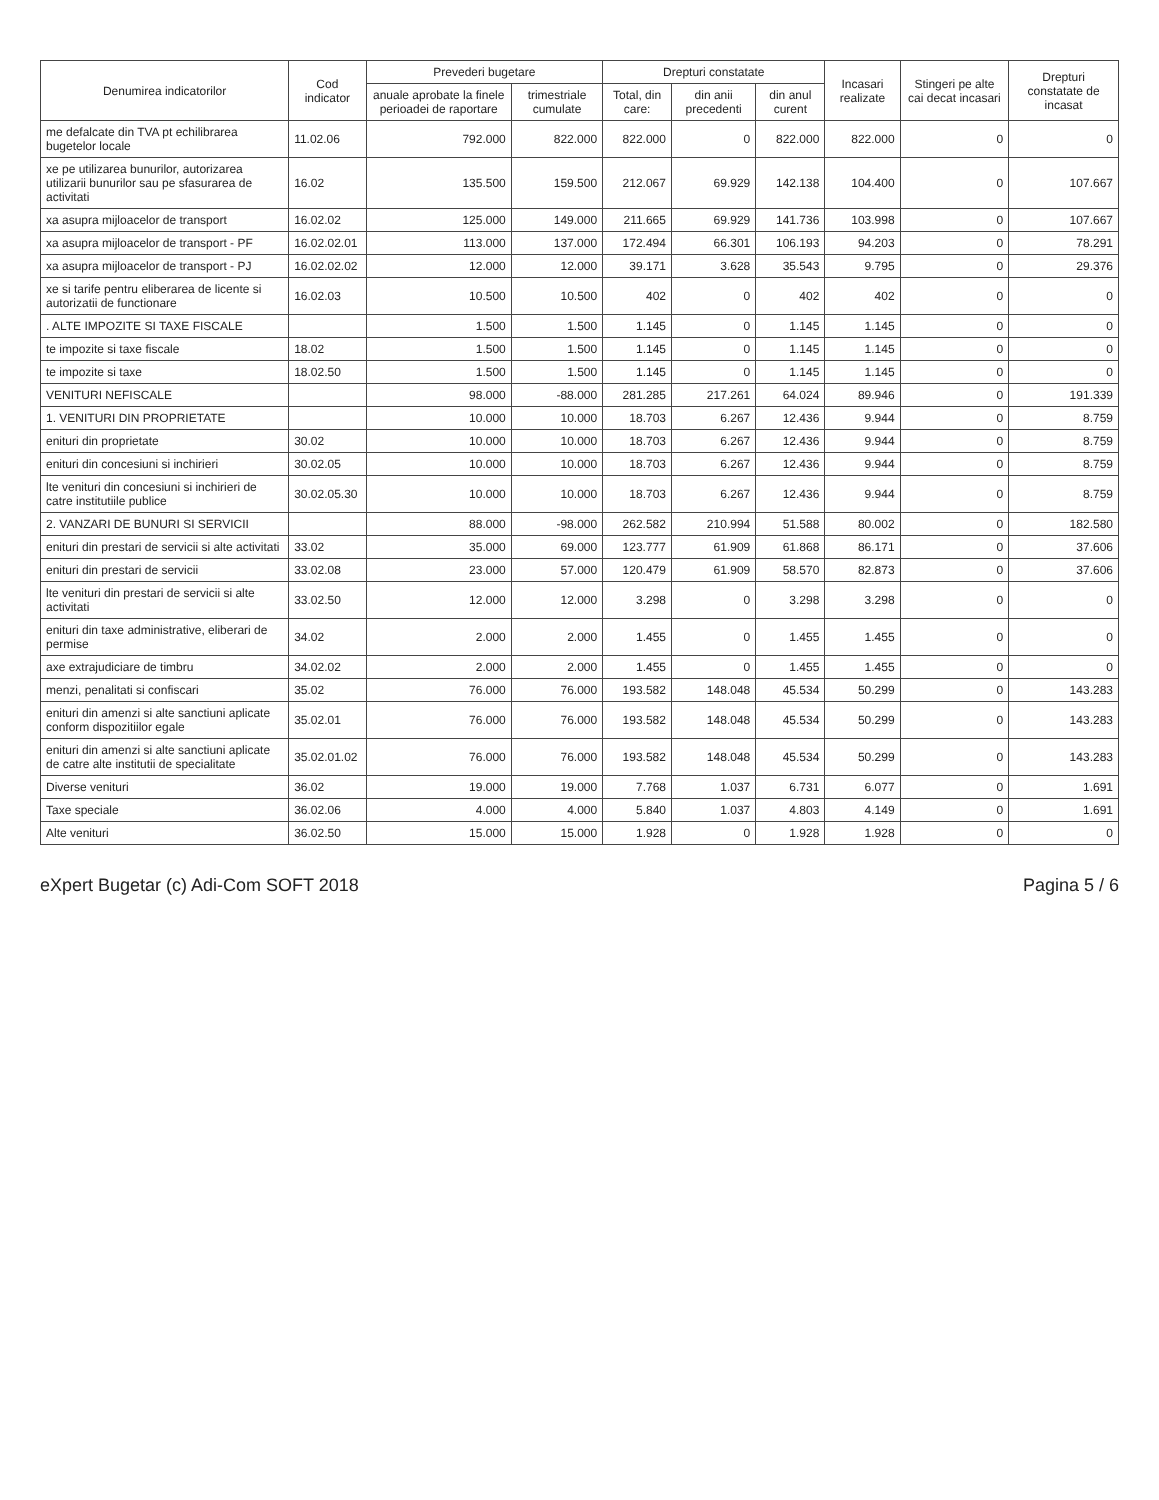| Denumirea indicatorilor | Cod indicator | Prevederi bugetare | | Drepturi constatate | | | Incasari realizate | Stingeri pe alte cai decat incasari | Drepturi constatate de incasat |
| --- | --- | --- | --- | --- | --- | --- | --- | --- | --- |
| | | anuale aprobate la finele perioadei de raportare | trimestriale cumulate | Total, din care: | din anii precedenti | din anul curent | | | |
| me defalcate din TVA pt echilibrarea bugetelor locale | 11.02.06 | 792.000 | 822.000 | 822.000 | 0 | 822.000 | 822.000 | 0 | 0 |
| xe pe utilizarea bunurilor, autorizarea utilizarii bunurilor sau pe sfasurarea de activitati | 16.02 | 135.500 | 159.500 | 212.067 | 69.929 | 142.138 | 104.400 | 0 | 107.667 |
| xa asupra mijloacelor de transport | 16.02.02 | 125.000 | 149.000 | 211.665 | 69.929 | 141.736 | 103.998 | 0 | 107.667 |
| xa asupra mijloacelor de transport - PF | 16.02.02.01 | 113.000 | 137.000 | 172.494 | 66.301 | 106.193 | 94.203 | 0 | 78.291 |
| xa asupra mijloacelor de transport - PJ | 16.02.02.02 | 12.000 | 12.000 | 39.171 | 3.628 | 35.543 | 9.795 | 0 | 29.376 |
| xe si tarife pentru eliberarea de licente si autorizatii de functionare | 16.02.03 | 10.500 | 10.500 | 402 | 0 | 402 | 402 | 0 | 0 |
| . ALTE IMPOZITE SI TAXE FISCALE | | 1.500 | 1.500 | 1.145 | 0 | 1.145 | 1.145 | 0 | 0 |
| te impozite si taxe fiscale | 18.02 | 1.500 | 1.500 | 1.145 | 0 | 1.145 | 1.145 | 0 | 0 |
| te impozite si taxe | 18.02.50 | 1.500 | 1.500 | 1.145 | 0 | 1.145 | 1.145 | 0 | 0 |
| VENITURI NEFISCALE | | 98.000 | -88.000 | 281.285 | 217.261 | 64.024 | 89.946 | 0 | 191.339 |
| 1. VENITURI DIN PROPRIETATE | | 10.000 | 10.000 | 18.703 | 6.267 | 12.436 | 9.944 | 0 | 8.759 |
| enituri din proprietate | 30.02 | 10.000 | 10.000 | 18.703 | 6.267 | 12.436 | 9.944 | 0 | 8.759 |
| enituri din concesiuni si inchirieri | 30.02.05 | 10.000 | 10.000 | 18.703 | 6.267 | 12.436 | 9.944 | 0 | 8.759 |
| lte venituri din concesiuni si inchirieri de catre institutiile publice | 30.02.05.30 | 10.000 | 10.000 | 18.703 | 6.267 | 12.436 | 9.944 | 0 | 8.759 |
| 2. VANZARI DE BUNURI SI SERVICII | | 88.000 | -98.000 | 262.582 | 210.994 | 51.588 | 80.002 | 0 | 182.580 |
| enituri din prestari de servicii si alte activitati | 33.02 | 35.000 | 69.000 | 123.777 | 61.909 | 61.868 | 86.171 | 0 | 37.606 |
| enituri din prestari de servicii | 33.02.08 | 23.000 | 57.000 | 120.479 | 61.909 | 58.570 | 82.873 | 0 | 37.606 |
| lte venituri din prestari de servicii si alte activitati | 33.02.50 | 12.000 | 12.000 | 3.298 | 0 | 3.298 | 3.298 | 0 | 0 |
| enituri din taxe administrative, eliberari de permise | 34.02 | 2.000 | 2.000 | 1.455 | 0 | 1.455 | 1.455 | 0 | 0 |
| axe extrajudiciare de timbru | 34.02.02 | 2.000 | 2.000 | 1.455 | 0 | 1.455 | 1.455 | 0 | 0 |
| menzi, penalitati si confiscari | 35.02 | 76.000 | 76.000 | 193.582 | 148.048 | 45.534 | 50.299 | 0 | 143.283 |
| enituri din amenzi si alte sanctiuni aplicate conform dispozitiilor egale | 35.02.01 | 76.000 | 76.000 | 193.582 | 148.048 | 45.534 | 50.299 | 0 | 143.283 |
| enituri din amenzi si alte sanctiuni aplicate de catre alte institutii de specialitate | 35.02.01.02 | 76.000 | 76.000 | 193.582 | 148.048 | 45.534 | 50.299 | 0 | 143.283 |
| Diverse venituri | 36.02 | 19.000 | 19.000 | 7.768 | 1.037 | 6.731 | 6.077 | 0 | 1.691 |
| Taxe speciale | 36.02.06 | 4.000 | 4.000 | 5.840 | 1.037 | 4.803 | 4.149 | 0 | 1.691 |
| Alte venituri | 36.02.50 | 15.000 | 15.000 | 1.928 | 0 | 1.928 | 1.928 | 0 | 0 |
eXpert Bugetar (c) Adi-Com SOFT 2018 Pagina 5 / 6